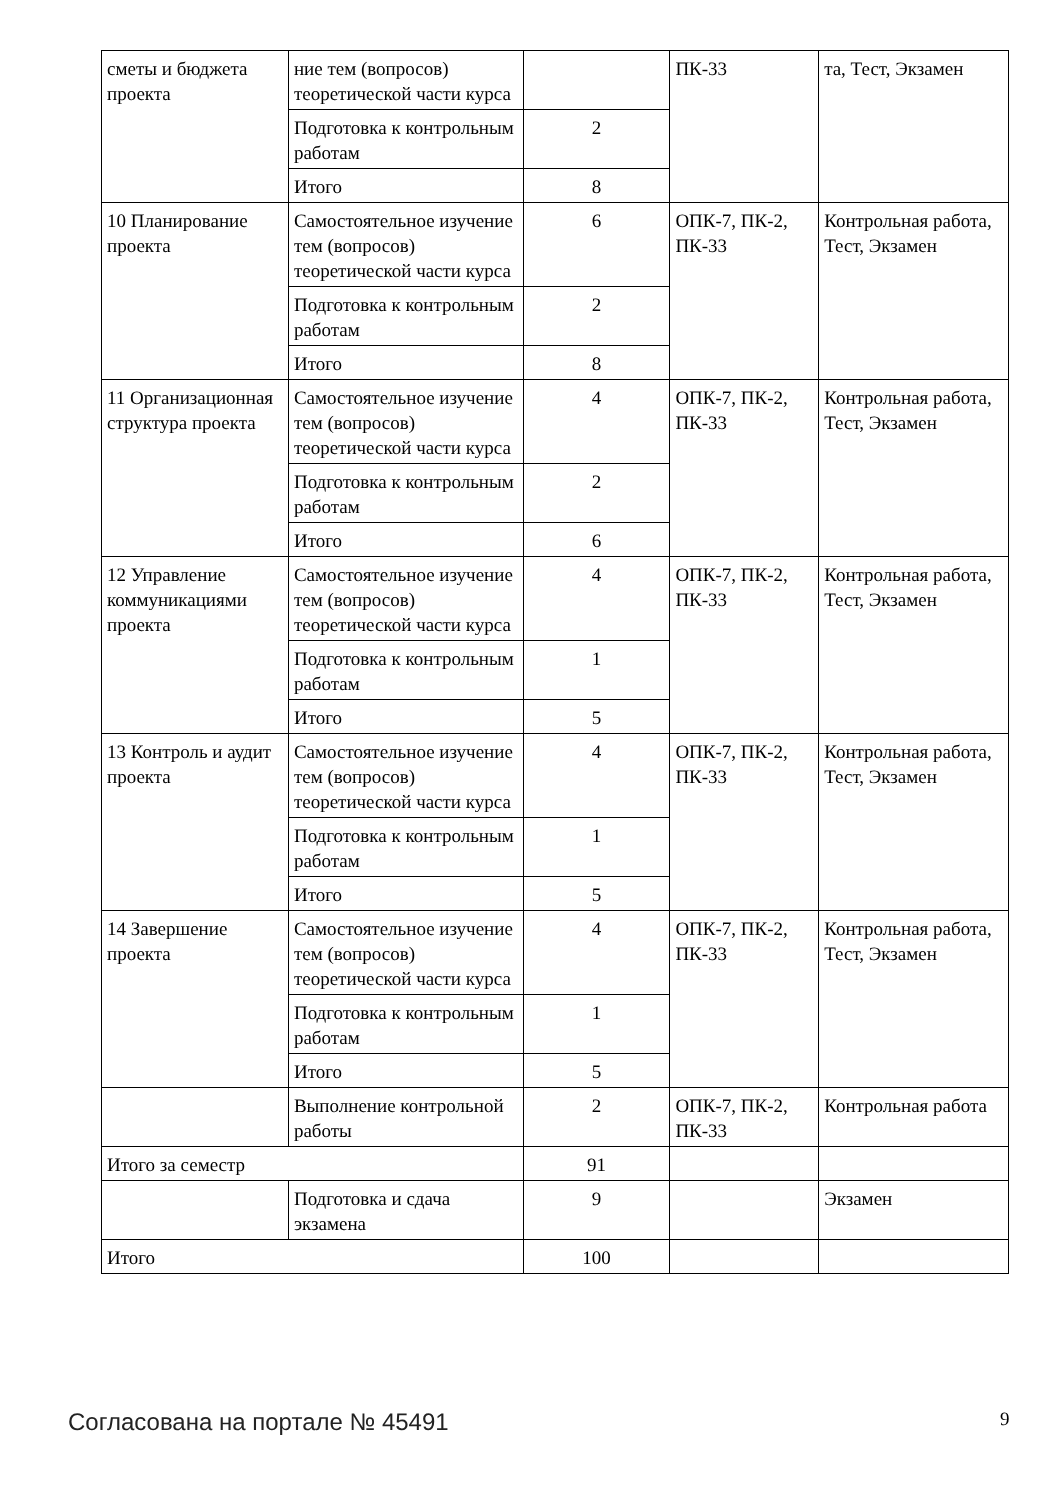| сметы и бюджета проекта | ние тем (вопросов) теоретической части курса | | ПК-33 | та, Тест, Экзамен |
| | Подготовка к контрольным работам | 2 | | |
| | Итого | 8 | | |
| 10 Планирование проекта | Самостоятельное изучение тем (вопросов) теоретической части курса | 6 | ОПК-7, ПК-2, ПК-33 | Контрольная работа, Тест, Экзамен |
| | Подготовка к контрольным работам | 2 | | |
| | Итого | 8 | | |
| 11 Организационная структура проекта | Самостоятельное изучение тем (вопросов) теоретической части курса | 4 | ОПК-7, ПК-2, ПК-33 | Контрольная работа, Тест, Экзамен |
| | Подготовка к контрольным работам | 2 | | |
| | Итого | 6 | | |
| 12 Управление коммуникациями проекта | Самостоятельное изучение тем (вопросов) теоретической части курса | 4 | ОПК-7, ПК-2, ПК-33 | Контрольная работа, Тест, Экзамен |
| | Подготовка к контрольным работам | 1 | | |
| | Итого | 5 | | |
| 13 Контроль и аудит проекта | Самостоятельное изучение тем (вопросов) теоретической части курса | 4 | ОПК-7, ПК-2, ПК-33 | Контрольная работа, Тест, Экзамен |
| | Подготовка к контрольным работам | 1 | | |
| | Итого | 5 | | |
| 14 Завершение проекта | Самостоятельное изучение тем (вопросов) теоретической части курса | 4 | ОПК-7, ПК-2, ПК-33 | Контрольная работа, Тест, Экзамен |
| | Подготовка к контрольным работам | 1 | | |
| | Итого | 5 | | |
| | Выполнение контрольной работы | 2 | ОПК-7, ПК-2, ПК-33 | Контрольная работа |
| Итого за семестр | | 91 | | |
| | Подготовка и сдача экзамена | 9 | | Экзамен |
| Итого | | 100 | | |
Согласована на портале № 45491 9